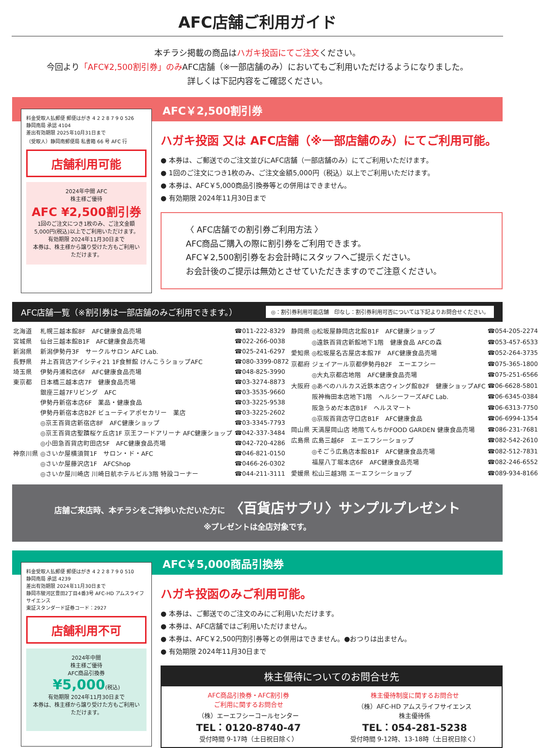AFC店舗ご利用ガイド
本チラシ掲載の商品はハガキ投函にてご注文ください。
今回より「AFC¥2,500割引券」のみAFC店舗（※一部店舗のみ）においてもご利用いただけるようになりました。
詳しくは下記内容をご確認ください。
AFC￥2,500割引券
料金受取人払郵便 郵便はがき 4 2 2 8 7 9 0 526
静岡南局 承認 4104
差出有効期限 2025年10月31日まで
（受取人）静岡南郵便局 私書箱 66 号 AFC 行
店舗利用可能
2024年中間 AFC
株主様ご優待
AFC ¥2,500割引券
1回のご注文につき1枚のみ、ご注文金額5,000円(税込)以上でご利用いただけます。
有効期限 2024年11月30日まで
本券は、株主様から譲り受けた方もご利用いただけます。
ハガキ投函 又は AFC店舗（※一部店舗のみ）にてご利用可能。
● 本券は、ご郵送でのご注文並びにAFC店舗（一部店舗のみ）にてご利用いただけます。
● 1回のご注文につき1枚のみ、ご注文金額5,000円（税込）以上でご利用いただけます。
● 本券は、AFC￥5,000商品引換券等との併用はできません。
● 有効期限 2024年11月30日まで
〈 AFC店舗での割引券ご利用方法 〉
AFC商品ご購入の際に割引券をご利用できます。
AFC￥2,500割引券をお会計時にスタッフへご提示ください。
お会計後のご提示は無効とさせていただきますのでご注意ください。
AFC店舗一覧（※割引券は一部店舗のみご利用できます。） ◎：割引券利用可能店舗　印なし：割引券利用可否については下記よりお問合せください。
| 北海道 | 札幌三越本館8F AFC健康食品売場 | ☎011-222-8329 |
| 宮城県 | 仙台三越本館B1F AFC健康食品売場 | ☎022-266-0038 |
| 新潟県 | 新潟伊勢丹3F サークルサロン AFC Lab. | ☎025-241-6297 |
| 長野県 | 井上百貨店アイシティ21 1F食鮮館 けんこうショップAFC | ☎080-3399-0872 |
| 埼玉県 | 伊勢丹浦和店6F AFC健康食品売場 | ☎048-825-3990 |
| 東京都 | 日本橋三越本店7F 健康食品売場 | ☎03-3274-8873 |
| | 銀座三越7Fリビング AFC | ☎03-3535-9660 |
| | 伊勢丹新宿本店6F 薬品・健康食品 | ☎03-3225-9538 |
| | 伊勢丹新宿本店B2F ビューティアポセカリー 薬店 | ☎03-3225-2602 |
| | ◎京王百貨店新宿店8F AFC健康ショップ | ☎03-3345-7793 |
| | ◎京王百貨店聖蹟桜ケ丘店1F 京王フードアリーナ AFC健康ショップ | ☎042-337-3484 |
| | ◎小田急百貨店町田店5F AFC健康食品売場 | ☎042-720-4286 |
| 神奈川県 | ◎さいか屋横須賀1F サロン・ド・AFC | ☎046-821-0150 |
| | ◎さいか屋藤沢店1F AFCShop | ☎0466-26-0302 |
| | ◎さいか屋川崎店 川崎日航ホテルビル3階 特設コーナー | ☎044-211-3111 |
| 静岡県 | ◎松坂屋静岡店北館B1F AFC健康ショップ | ☎054-205-2274 |
| | ◎遠鉄百貨店新館地下1階 健康食品 AFCの森 | ☎053-457-6533 |
| 愛知県 | ◎松坂屋名古屋店本館7F AFC健康食品売場 | ☎052-264-3735 |
| 京都府 | ジェイアール京都伊勢丹B2F エーエフシー | ☎075-365-1800 |
| | ◎大丸京都店地階 AFC健康食品売場 | ☎075-251-6566 |
| 大阪府 | ◎あべのハルカス近鉄本店ウィング館B2F 健康ショップAFC | ☎06-6628-5801 |
| | 阪神梅田本店地下1階 ヘルシーフーズAFC Lab. | ☎06-6345-0384 |
| | 阪急うめだ本店B1F ヘルスマート | ☎06-6313-7750 |
| | ◎京阪百貨店守口店B1F AFC健康食品 | ☎06-6994-1354 |
| 岡山県 | 天満屋岡山店 地階てんちかFOOD GARDEN 健康食品売場 | ☎086-231-7681 |
| 広島県 | 広島三越6F エーエフシーショップ | ☎082-542-2610 |
| | ◎そごう広島店本館B1F AFC健康食品売場 | ☎082-512-7831 |
| | 福屋八丁堀本店6F AFC健康食品売場 | ☎082-246-6552 |
| 愛媛県 | 松山三越3階 エーエフシーショップ | ☎089-934-8166 |
店舗ご来店時、本チラシをご持参いただいた方に 〈百貨店サプリ〉サンプルプレゼント
※プレゼントは全店対象です。
AFC￥5,000商品引換券
料金受取人払郵便 郵便はがき 4 2 2 8 7 9 0 510
静岡南局 承認 4239
差出有効期限 2024年11月30日まで
静岡市駿河区豊田2丁目4番3号 AFC-HD アムスライフサイエンス
東証スタンダード証券コード：2927
店舗利用不可
2024年中間
株主様ご優待
AFC商品引換券
¥5,000(税込)
有効期限 2024年11月30日まで
本券は、株主様から譲り受けた方もご利用いただけます。
ハガキ投函のみご利用可能。
● 本券は、ご郵送でのご注文のみにご利用いただけます。
● 本券は、AFC店舗ではご利用いただけません。
● 本券は、AFC￥2,500円割引券等との併用はできません。●おつりは出ません。
● 有効期限 2024年11月30日まで
株主優待についてのお問合せ先
AFC商品引換券・AFC割引券
ご利用に関するお問合せ
（株）エーエフシーコールセンター
TEL：0120-8740-47
受付時間 9-17時（土日祝日除く）
株主優待制度に関するお問合せ
（株）AFC-HD アムスライフサイエンス
株主優待係
TEL：054-281-5238
受付時間 9-12時、13-18時（土日祝日除く）